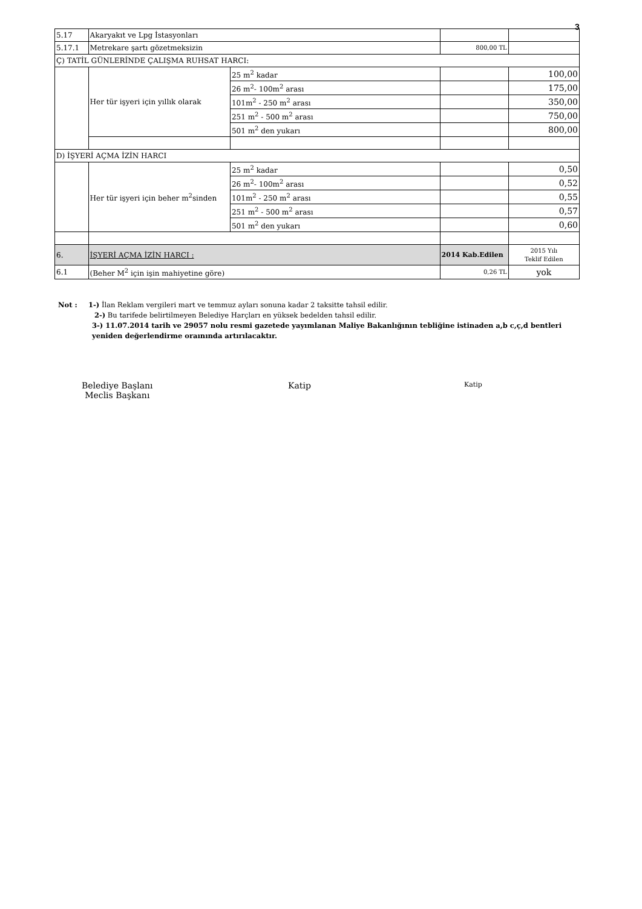3
| 5.17 | Akaryakıt ve Lpg İstasyonları | | | |
| 5.17.1 | Metrekare şartı gözetmeksizin | | 800,00 TL | |
| Ç) TATİL GÜNLERİNDE ÇALIŞMA RUHSAT HARCI: | | | | |
| | Her tür işyeri için yıllık olarak | 25 m<sup>2</sup> kadar | | 100,00 |
| | | 26 m<sup>2</sup>- 100m<sup>2</sup> arası | | 175,00 |
| | | 101m<sup>2</sup> - 250 m<sup>2</sup> arası | | 350,00 |
| | | 251 m<sup>2</sup> - 500 m<sup>2</sup> arası | | 750,00 |
| | | 501 m<sup>2</sup> den yukarı | | 800,00 |
| D) İŞYERİ AÇMA İZİN HARCI | | | | |
| | Her tür işyeri için beher m<sup>2</sup>sinden | 25 m<sup>2</sup> kadar | | 0,50 |
| | | 26 m<sup>2</sup>- 100m<sup>2</sup> arası | | 0,52 |
| | | 101m<sup>2</sup> - 250 m<sup>2</sup> arası | | 0,55 |
| | | 251 m<sup>2</sup> - 500 m<sup>2</sup> arası | | 0,57 |
| | | 501 m<sup>2</sup> den yukarı | | 0,60 |
| 6. | İŞYERİ AÇMA İZİN HARCI : | | 2014 Kab.Edilen | 2015 Yılı Teklif Edilen |
| 6.1 | (Beher M<sup>2</sup> için işin mahiyetine göre) | | 0,26 TL | yok |
Not : 1-) İlan Reklam vergileri mart ve temmuz ayları sonuna kadar 2 taksitte tahsil edilir.
2-) Bu tarifede belirtilmeyen Belediye Harçları en yüksek bedelden tahsil edilir.
3-) 11.07.2014 tarih ve 29057 nolu resmi gazetede yayımlanan Maliye Bakanlığının tebliğine istinaden a,b c,ç,d bentleri yeniden değerlendirme oraınında artırılacaktır.
Belediye Başlanı
Meclis Başkanı
Katip Katip